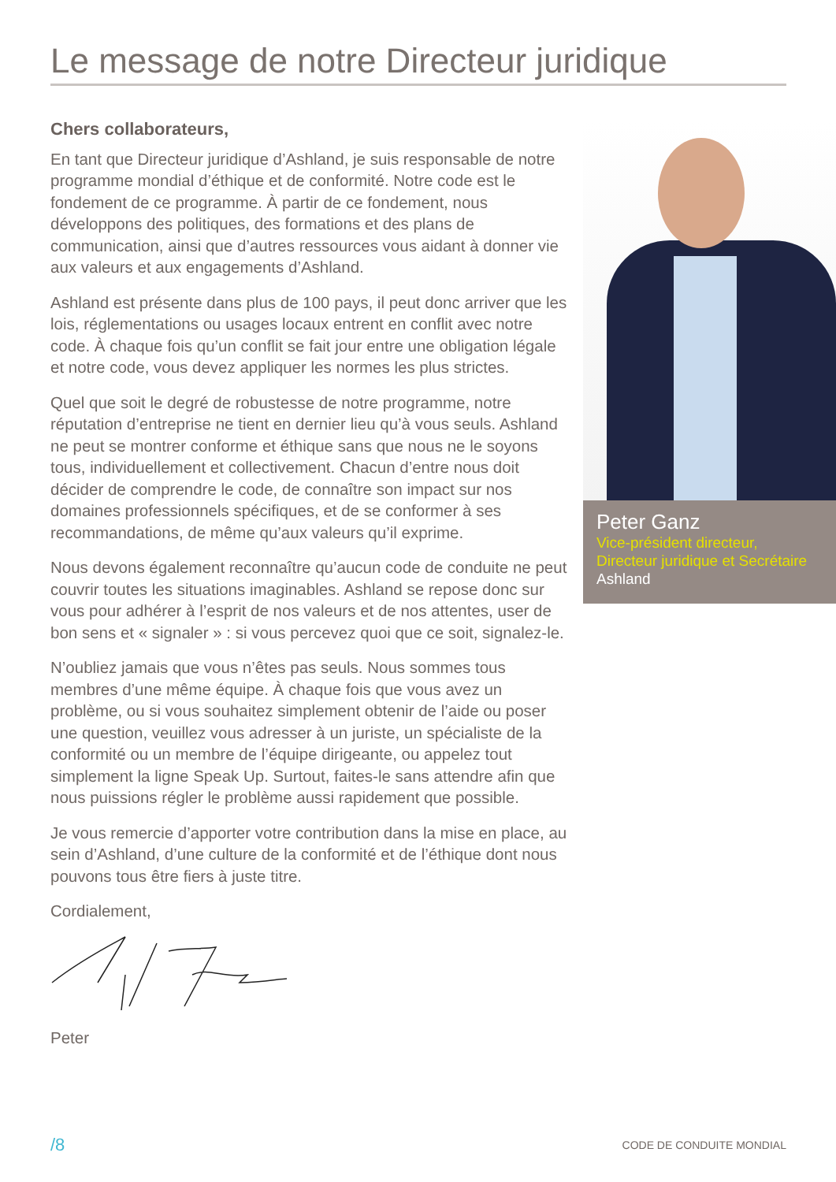Le message de notre Directeur juridique
Chers collaborateurs,
En tant que Directeur juridique d’Ashland, je suis responsable de notre programme mondial d’éthique et de conformité. Notre code est le fondement de ce programme. À partir de ce fondement, nous développons des politiques, des formations et des plans de communication, ainsi que d’autres ressources vous aidant à donner vie aux valeurs et aux engagements d’Ashland.
Ashland est présente dans plus de 100 pays, il peut donc arriver que les lois, réglementations ou usages locaux entrent en conflit avec notre code. À chaque fois qu’un conflit se fait jour entre une obligation légale et notre code, vous devez appliquer les normes les plus strictes.
Quel que soit le degré de robustesse de notre programme, notre réputation d’entreprise ne tient en dernier lieu qu’à vous seuls. Ashland ne peut se montrer conforme et éthique sans que nous ne le soyons tous, individuellement et collectivement. Chacun d’entre nous doit décider de comprendre le code, de connaître son impact sur nos domaines professionnels spécifiques, et de se conformer à ses recommandations, de même qu’aux valeurs qu’il exprime.
Nous devons également reconnaître qu’aucun code de conduite ne peut couvrir toutes les situations imaginables. Ashland se repose donc sur vous pour adhérer à l’esprit de nos valeurs et de nos attentes, user de bon sens et « signaler » : si vous percevez quoi que ce soit, signalez-le.
N’oubliez jamais que vous n’êtes pas seuls. Nous sommes tous membres d’une même équipe. À chaque fois que vous avez un problème, ou si vous souhaitez simplement obtenir de l’aide ou poser une question, veuillez vous adresser à un juriste, un spécialiste de la conformité ou un membre de l’équipe dirigeante, ou appelez tout simplement la ligne Speak Up. Surtout, faites-le sans attendre afin que nous puissions régler le problème aussi rapidement que possible.
Je vous remercie d’apporter votre contribution dans la mise en place, au sein d’Ashland, d’une culture de la conformité et de l’éthique dont nous pouvons tous être fiers à juste titre.
Cordialement,
Peter
Peter Ganz
Vice-président directeur,
Directeur juridique et Secrétaire
Ashland
/8 CODE DE CONDUITE MONDIAL